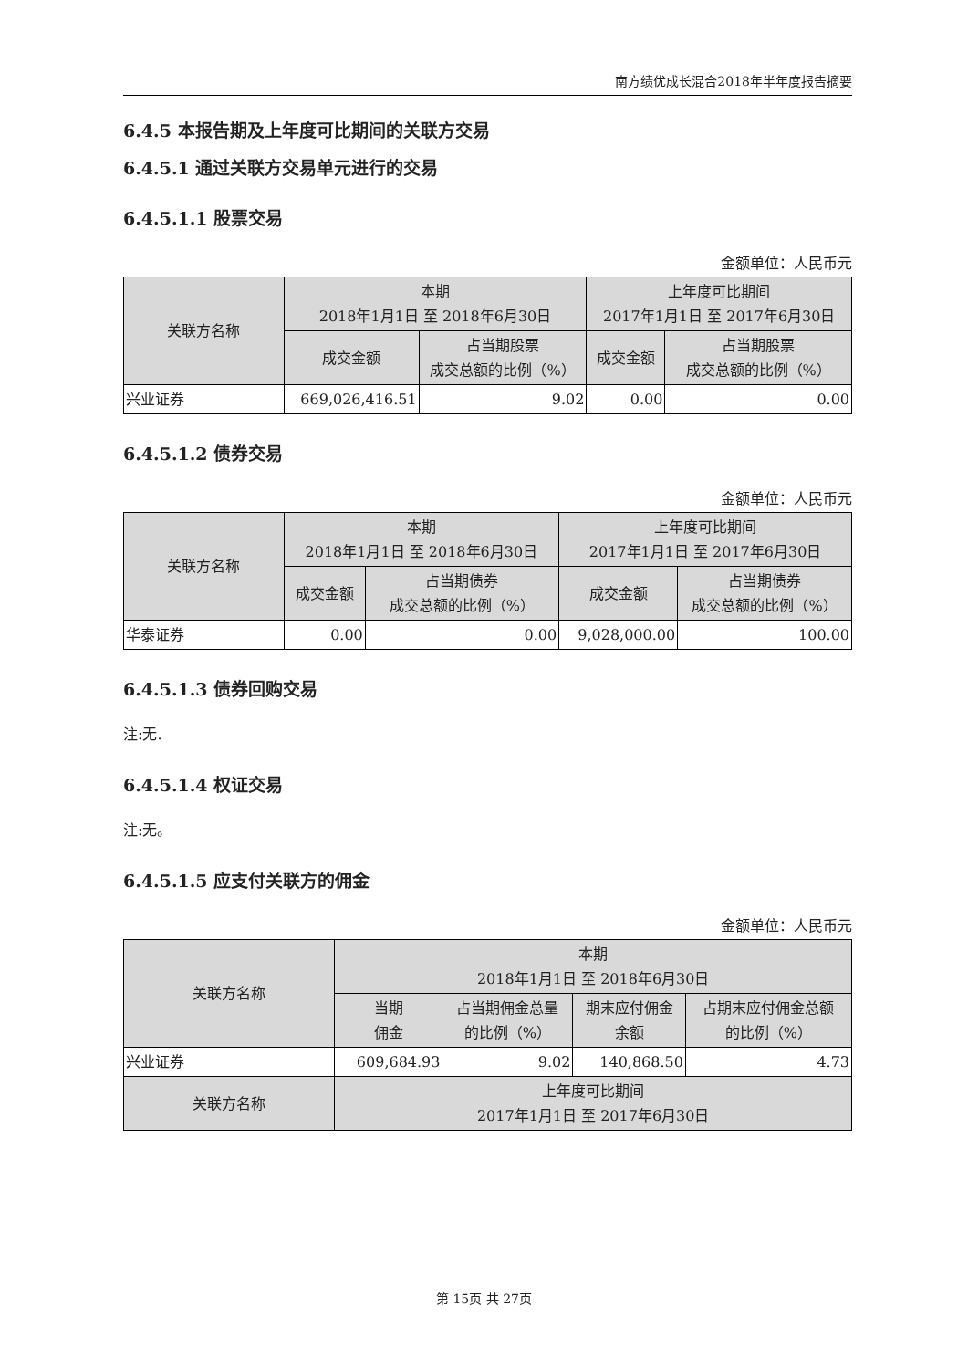南方绩优成长混合2018年半年度报告摘要
6.4.5 本报告期及上年度可比期间的关联方交易
6.4.5.1 通过关联方交易单元进行的交易
6.4.5.1.1 股票交易
金额单位：人民币元
| 关联方名称 | 本期 2018年1月1日 至 2018年6月30日 | | 上年度可比期间 2017年1月1日 至 2017年6月30日 | |
| --- | --- | --- | --- | --- |
| | 成交金额 | 占当期股票 成交总额的比例（%） | 成交金额 | 占当期股票 成交总额的比例（%） |
| 兴业证券 | 669,026,416.51 | 9.02 | 0.00 | 0.00 |
6.4.5.1.2 债券交易
金额单位：人民币元
| 关联方名称 | 本期 2018年1月1日 至 2018年6月30日 | | 上年度可比期间 2017年1月1日 至 2017年6月30日 | |
| --- | --- | --- | --- | --- |
| | 成交金额 | 占当期债券 成交总额的比例（%） | 成交金额 | 占当期债券 成交总额的比例（%） |
| 华泰证券 | 0.00 | 0.00 | 9,028,000.00 | 100.00 |
6.4.5.1.3 债券回购交易
注:无.
6.4.5.1.4 权证交易
注:无。
6.4.5.1.5 应支付关联方的佣金
金额单位：人民币元
| 关联方名称 | 本期 2018年1月1日 至 2018年6月30日 | | | |
| --- | --- | --- | --- | --- |
| | 当期 佣金 | 占当期佣金总量 的比例（%） | 期末应付佣金 余额 | 占期末应付佣金总额 的比例（%） |
| 兴业证券 | 609,684.93 | 9.02 | 140,868.50 | 4.73 |
| 关联方名称 | 上年度可比期间 2017年1月1日 至 2017年6月30日 | | | |
第 15页 共 27页